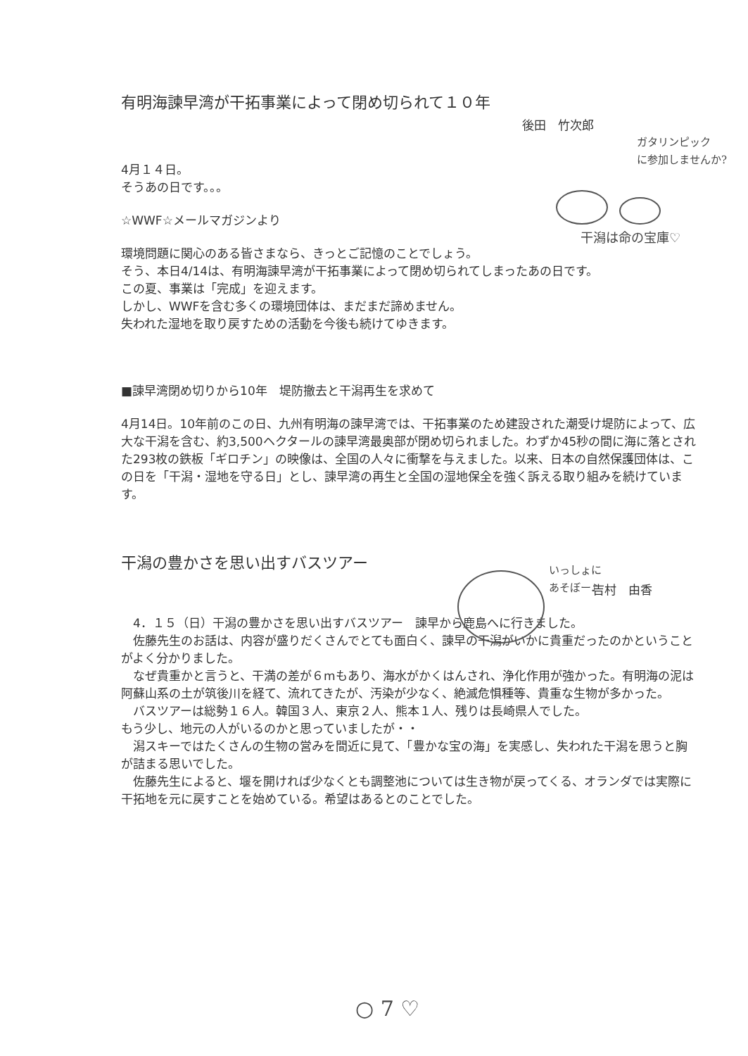有明海諫早湾が干拓事業によって閉め切られて１０年
後田　竹次郎
4月１４日。
そうあの日です。。。
☆WWF☆メールマガジンより
環境問題に関心のある皆さまなら、きっとご記憶のことでしょう。
そう、本日4/14は、有明海諫早湾が干拓事業によって閉め切られてしまったあの日です。
この夏、事業は「完成」を迎えます。
しかし、WWFを含む多くの環境団体は、まだまだ諦めません。
失われた湿地を取り戻すための活動を今後も続けてゆきます。
■諫早湾閉め切りから10年　堤防撤去と干潟再生を求めて
4月14日。10年前のこの日、九州有明海の諫早湾では、干拓事業のため建設された潮受け堤防によって、広大な干潟を含む、約3,500ヘクタールの諫早湾最奥部が閉め切られました。わずか45秒の間に海に落とされた293枚の鉄板「ギロチン」の映像は、全国の人々に衝撃を与えました。以来、日本の自然保護団体は、この日を「干潟・湿地を守る日」とし、諫早湾の再生と全国の湿地保全を強く訴える取り組みを続けています。
干潟の豊かさを思い出すバスツアー
吉村　由香
　4．１５（日）干潟の豊かさを思い出すバスツアー　諫早から鹿島へに行きました。
　佐藤先生のお話は、内容が盛りだくさんでとても面白く、諫早の干潟がいかに貴重だったのかということがよく分かりました。
　なぜ貴重かと言うと、干満の差が６mもあり、海水がかくはんされ、浄化作用が強かった。有明海の泥は阿蘇山系の土が筑後川を経て、流れてきたが、汚染が少なく、絶滅危惧種等、貴重な生物が多かった。
　バスツアーは総勢１６人。韓国３人、東京２人、熊本１人、残りは長崎県人でした。
もう少し、地元の人がいるのかと思っていましたが・・
　潟スキーではたくさんの生物の営みを間近に見て、「豊かな宝の海」を実感し、失われた干潟を思うと胸が詰まる思いでした。
　佐藤先生によると、堰を開ければ少なくとも調整池については生き物が戻ってくる、オランダでは実際に干拓地を元に戻すことを始めている。希望はあるとのことでした。
ガタリンピック
に参加しませんか?
干潟は命の宝庫♡
いっしょに
あそぼー♪
○ 7 ♡